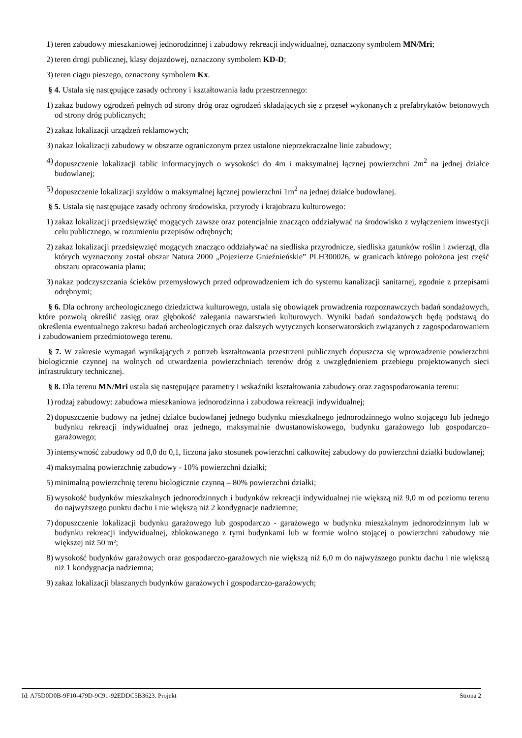1) teren zabudowy mieszkaniowej jednorodzinnej i zabudowy rekreacji indywidualnej, oznaczony symbolem MN/Mri;
2) teren drogi publicznej, klasy dojazdowej, oznaczony symbolem KD-D;
3) teren ciągu pieszego, oznaczony symbolem Kx.
§ 4. Ustala się następujące zasady ochrony i kształtowania ładu przestrzennego:
1) zakaz budowy ogrodzeń pełnych od strony dróg oraz ogrodzeń składających się z przęseł wykonanych z prefabrykatów betonowych od strony dróg publicznych;
2) zakaz lokalizacji urządzeń reklamowych;
3) nakaz lokalizacji zabudowy w obszarze ograniczonym przez ustalone nieprzekraczalne linie zabudowy;
4) dopuszczenie lokalizacji tablic informacyjnych o wysokości do 4m i maksymalnej łącznej powierzchni 2m<sup>2</sup> na jednej działce budowlanej;
5) dopuszczenie lokalizacji szyldów o maksymalnej łącznej powierzchni 1m<sup>2</sup> na jednej działce budowlanej.
§ 5. Ustala się następujące zasady ochrony środowiska, przyrody i krajobrazu kulturowego:
1) zakaz lokalizacji przedsięwzięć mogących zawsze oraz potencjalnie znacząco oddziaływać na środowisko z wyłączeniem inwestycji celu publicznego, w rozumieniu przepisów odrębnych;
2) zakaz lokalizacji przedsięwzięć mogących znacząco oddziaływać na siedliska przyrodnicze, siedliska gatunków roślin i zwierząt, dla których wyznaczony został obszar Natura 2000 „Pojezierze Gnieźnieńskie” PLH300026, w granicach którego położona jest część obszaru opracowania planu;
3) nakaz podczyszczania ścieków przemysłowych przed odprowadzeniem ich do systemu kanalizacji sanitarnej, zgodnie z przepisami odrębnymi;
§ 6. Dla ochrony archeologicznego dziedzictwa kulturowego, ustala się obowiązek prowadzenia rozpoznawczych badań sondażowych, które pozwolą określić zasięg oraz głębokość zalegania nawarstwień kulturowych. Wyniki badań sondażowych będą podstawą do określenia ewentualnego zakresu badań archeologicznych oraz dalszych wytycznych konserwatorskich związanych z zagospodarowaniem i zabudowaniem przedmiotowego terenu.
§ 7. W zakresie wymagań wynikających z potrzeb kształtowania przestrzeni publicznych dopuszcza się wprowadzenie powierzchni biologicznie czynnej na wolnych od utwardzenia powierzchniach terenów dróg z uwzględnieniem przebiegu projektowanych sieci infrastruktury technicznej.
§ 8. Dla terenu MN/Mri ustala się następujące parametry i wskaźniki kształtowania zabudowy oraz zagospodarowania terenu:
1) rodzaj zabudowy: zabudowa mieszkaniowa jednorodzinna i zabudowa rekreacji indywidualnej;
2) dopuszczenie budowy na jednej działce budowlanej jednego budynku mieszkalnego jednorodzinnego wolno stojącego lub jednego budynku rekreacji indywidualnej oraz jednego, maksymalnie dwustanowiskowego, budynku garażowego lub gospodarczo-garażowego;
3) intensywność zabudowy od 0,0 do 0,1, liczona jako stosunek powierzchni całkowitej zabudowy do powierzchni działki budowlanej;
4) maksymalną powierzchnię zabudowy - 10% powierzchni działki;
5) minimalną powierzchnię terenu biologicznie czynną – 80% powierzchni działki;
6) wysokość budynków mieszkalnych jednorodzinnych i budynków rekreacji indywidualnej nie większą niż 9,0 m od poziomu terenu do najwyższego punktu dachu i nie większą niż 2 kondygnacje nadziemne;
7) dopuszczenie lokalizacji budynku garażowego lub gospodarczo - garażowego w budynku mieszkalnym jednorodzinnym lub w budynku rekreacji indywidualnej, zblokowanego z tymi budynkami lub w formie wolno stojącej o powierzchni zabudowy nie większej niż 50 m²;
8) wysokość budynków garażowych oraz gospodarczo-garażowych nie większą niż 6,0 m do najwyższego punktu dachu i nie większą niż 1 kondygnacja nadziemna;
9) zakaz lokalizacji blaszanych budynków garażowych i gospodarczo-garażowych;
Id: A75D0D0B-9F10-479D-9C91-92EDDC5B3623. Projekt Strona 2